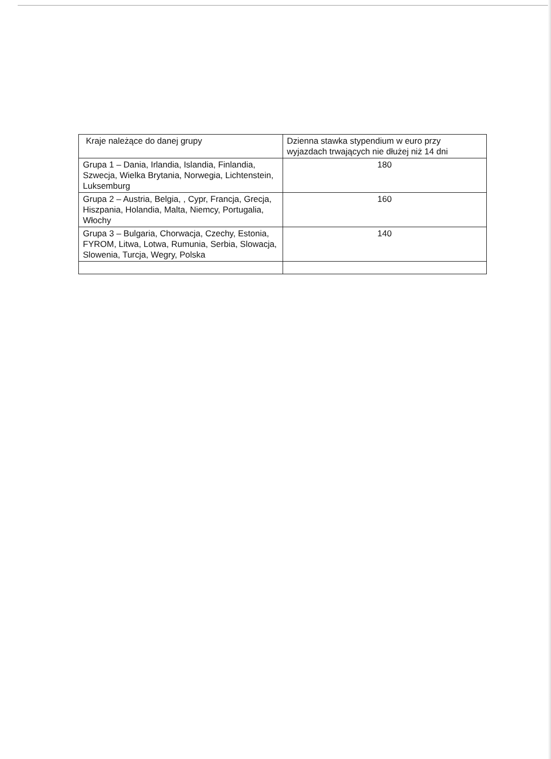| Kraje należące do danej grupy | Dzienna stawka stypendium w euro przy wyjazdach trwających nie dłużej niż 14 dni |
| --- | --- |
| Grupa 1 – Dania, Irlandia, Islandia, Finlandia, Szwecja, Wielka Brytania, Norwegia, Lichtenstein, Luksemburg | 180 |
| Grupa 2 – Austria, Belgia, , Cypr, Francja, Grecja, Hiszpania, Holandia, Malta, Niemcy, Portugalia, Włochy | 160 |
| Grupa 3 – Bulgaria, Chorwacja, Czechy, Estonia, FYROM, Litwa, Lotwa, Rumunia, Serbia, Slowacja, Slowenia, Turcja, Wegry, Polska | 140 |